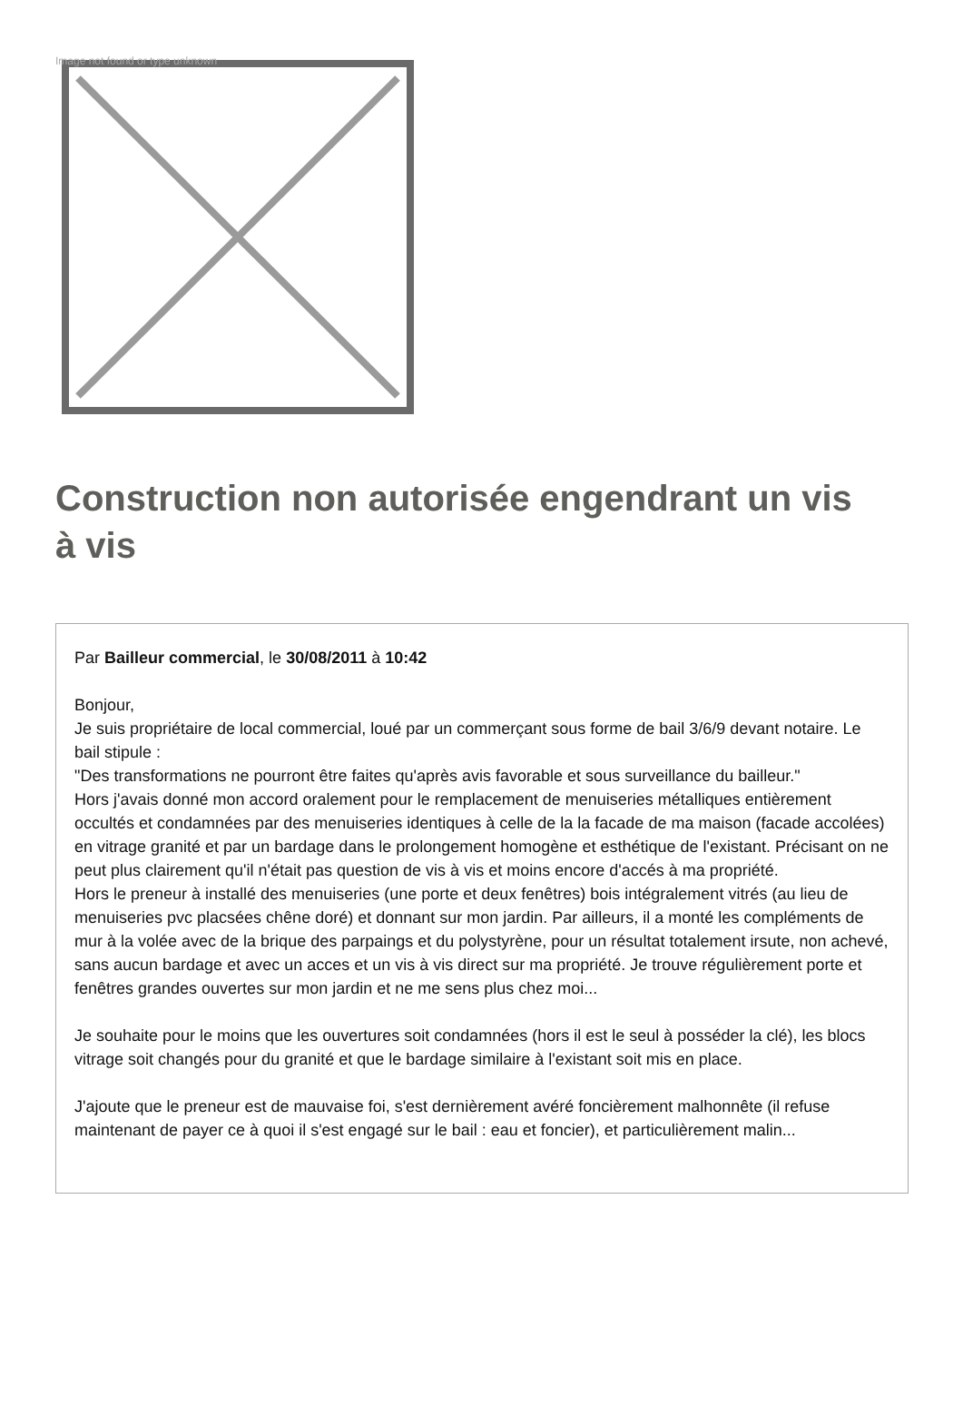Image not found or type unknown
Construction non autorisée engendrant un vis à vis
Par Bailleur commercial, le 30/08/2011 à 10:42
Bonjour,
Je suis propriétaire de local commercial, loué par un commerçant sous forme de bail 3/6/9 devant notaire. Le bail stipule :
"Des transformations ne pourront être faites qu'après avis favorable et sous surveillance du bailleur."
Hors j'avais donné mon accord oralement pour le remplacement de menuiseries métalliques entièrement occultés et condamnées par des menuiseries identiques à celle de la la facade de ma maison (facade accolées) en vitrage granité et par un bardage dans le prolongement homogène et esthétique de l'existant. Précisant on ne peut plus clairement qu'il n'était pas question de vis à vis et moins encore d'accés à ma propriété.
Hors le preneur à installé des menuiseries (une porte et deux fenêtres) bois intégralement vitrés (au lieu de menuiseries pvc placsées chêne doré) et donnant sur mon jardin. Par ailleurs, il a monté les compléments de mur à la volée avec de la brique des parpaings et du polystyrène, pour un résultat totalement irsute, non achevé, sans aucun bardage et avec un acces et un vis à vis direct sur ma propriété. Je trouve régulièrement porte et fenêtres grandes ouvertes sur mon jardin et ne me sens plus chez moi...
Je souhaite pour le moins que les ouvertures soit condamnées (hors il est le seul à posséder la clé), les blocs vitrage soit changés pour du granité et que le bardage similaire à l'existant soit mis en place.
J'ajoute que le preneur est de mauvaise foi, s'est dernièrement avéré foncièrement malhonnête (il refuse maintenant de payer ce à quoi il s'est engagé sur le bail : eau et foncier), et particulièrement malin...